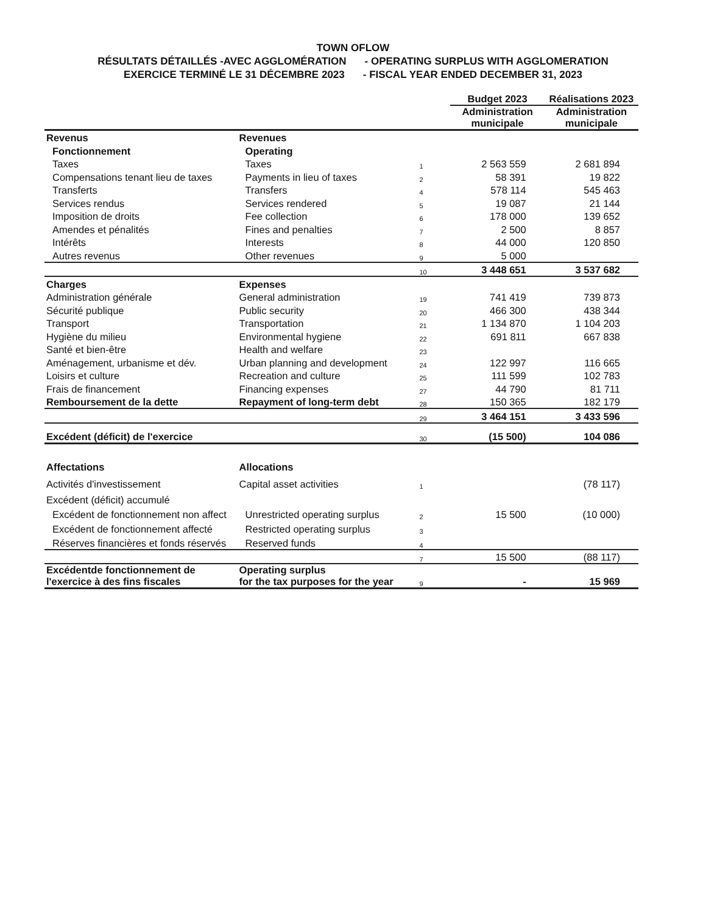TOWN OFLOW
RÉSULTATS DÉTAILLÉS -AVEC AGGLOMÉRATION - OPERATING SURPLUS WITH AGGLOMERATION
EXERCICE TERMINÉ LE 31 DÉCEMBRE 2023 - FISCAL YEAR ENDED DECEMBER 31, 2023
| | | | Budget 2023 | Réalisations 2023 |
| --- | --- | --- | --- | --- |
| | | | Administration municipale | Administration municipale |
| Revenus | Revenues | | | |
| Fonctionnement | Operating | | | |
| Taxes | Taxes | 1 | 2 563 559 | 2 681 894 |
| Compensations tenant lieu de taxes | Payments in lieu of taxes | 2 | 58 391 | 19 822 |
| Transferts | Transfers | 4 | 578 114 | 545 463 |
| Services rendus | Services rendered | 5 | 19 087 | 21 144 |
| Imposition de droits | Fee collection | 6 | 178 000 | 139 652 |
| Amendes et pénalités | Fines and penalties | 7 | 2 500 | 8 857 |
| Intérêts | Interests | 8 | 44 000 | 120 850 |
| Autres revenus | Other revenues | 9 | 5 000 | |
| | | 10 | 3 448 651 | 3 537 682 |
| Charges | Expenses | | | |
| Administration générale | General administration | 19 | 741 419 | 739 873 |
| Sécurité publique | Public security | 20 | 466 300 | 438 344 |
| Transport | Transportation | 21 | 1 134 870 | 1 104 203 |
| Hygiène du milieu | Environmental hygiene | 22 | 691 811 | 667 838 |
| Santé et bien-être | Health and welfare | 23 | | |
| Aménagement, urbanisme et dév. | Urban planning and development | 24 | 122 997 | 116 665 |
| Loisirs et culture | Recreation and culture | 25 | 111 599 | 102 783 |
| Frais de financement | Financing expenses | 27 | 44 790 | 81 711 |
| Remboursement de la dette | Repayment of long-term debt | 28 | 150 365 | 182 179 |
| | | 29 | 3 464 151 | 3 433 596 |
| Excédent (déficit) de l'exercice | | 30 | (15 500) | 104 086 |
| Affectations | Allocations | | | |
| Activités d'investissement | Capital asset activities | 1 | | (78 117) |
| Excédent (déficit) accumulé | | | | |
| Excédent de fonctionnement non affect | Unrestricted operating surplus | 2 | 15 500 | (10 000) |
| Excédent de fonctionnement affecté | Restricted operating surplus | 3 | | |
| Réserves financières et fonds réservés | Reserved funds | 4 | | |
| | | 7 | 15 500 | (88 117) |
| Excédentde fonctionnement de l'exercice à des fins fiscales | Operating surplus for the tax purposes for the year | 9 | - | 15 969 |